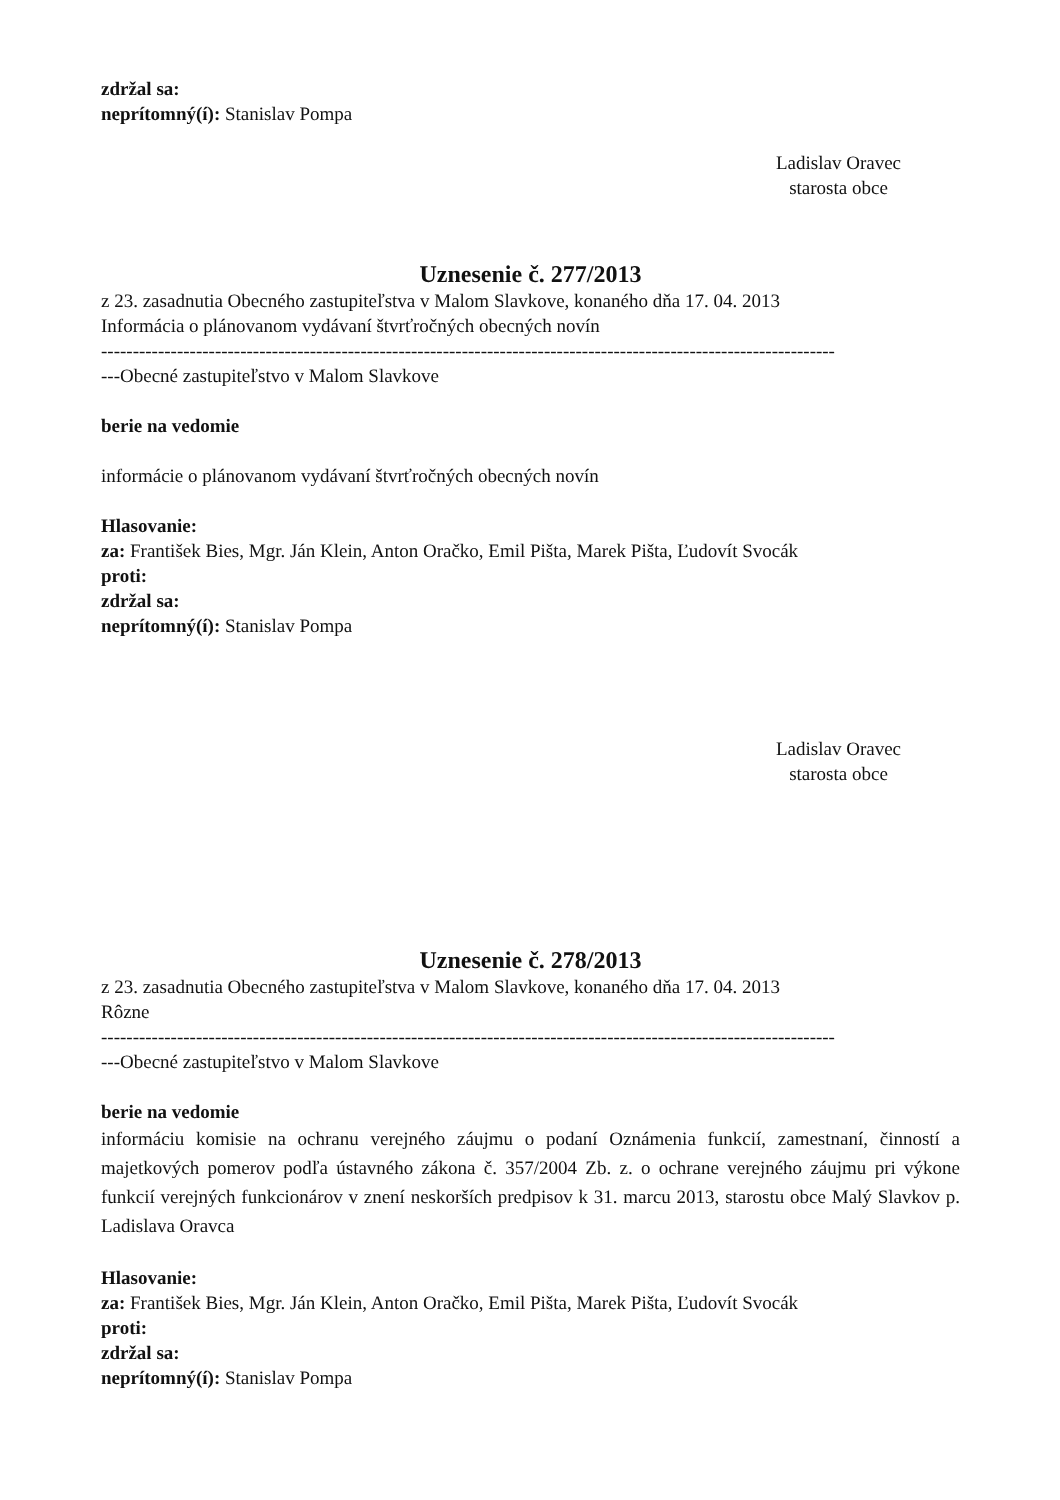zdržal sa:
neprítomný(í): Stanislav Pompa
Ladislav Oravec
starosta obce
Uznesenie č. 277/2013
z 23. zasadnutia Obecného zastupiteľstva v Malom Slavkove, konaného dňa 17. 04. 2013
Informácia o plánovanom vydávaní štvrťročných obecných novín
--------------------------------------------------------------------------------------------------------------------
---Obecné zastupiteľstvo v Malom Slavkove
berie na vedomie
informácie o plánovanom vydávaní štvrťročných obecných novín
Hlasovanie:
za: František Bies, Mgr. Ján Klein, Anton Oračko, Emil Pišta, Marek Pišta, Ľudovít Svocák
proti:
zdržal sa:
neprítomný(í): Stanislav Pompa
Ladislav Oravec
starosta obce
Uznesenie č. 278/2013
z 23. zasadnutia Obecného zastupiteľstva v Malom Slavkove, konaného dňa 17. 04. 2013
Rôzne
--------------------------------------------------------------------------------------------------------------------
---Obecné zastupiteľstvo v Malom Slavkove
berie na vedomie
informáciu komisie na ochranu verejného záujmu o podaní Oznámenia funkcií, zamestnaní, činností a majetkových pomerov podľa ústavného zákona č. 357/2004 Zb. z. o ochrane verejného záujmu pri výkone funkcií verejných funkcionárov v znení neskorších predpisov k 31. marcu 2013, starostu obce Malý Slavkov p. Ladislava Oravca
Hlasovanie:
za: František Bies, Mgr. Ján Klein, Anton Oračko, Emil Pišta, Marek Pišta, Ľudovít Svocák
proti:
zdržal sa:
neprítomný(í): Stanislav Pompa